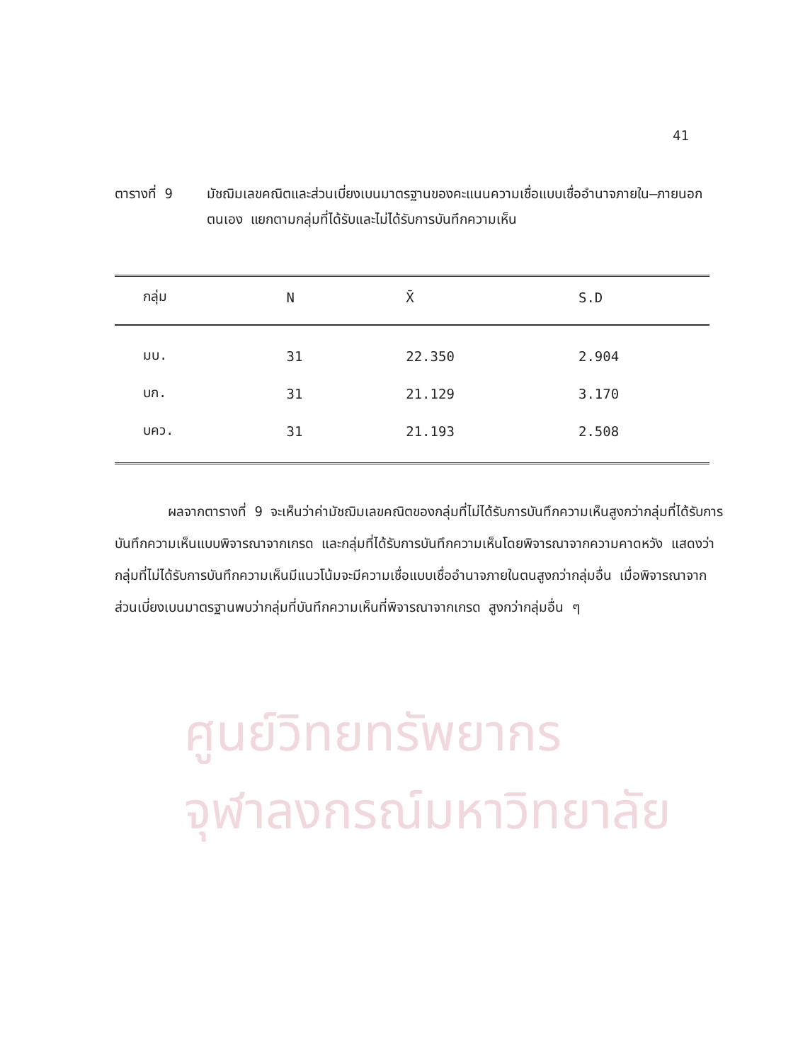ศูนย์วิทยทรัพยากร
จุฬาลงกรณ์มหาวิทยาลัย
41
ตารางที่ 9 มัชฌิมเลขคณิตและส่วนเบี่ยงเบนมาตรฐานของคะแนนความเชื่อแบบเชื่ออำนาจภายใน–ภายนอกตนเอง แยกตามกลุ่มที่ได้รับและไม่ได้รับการบันทึกความเห็น
| กลุ่ม | N | X̄ | S.D |
| --- | --- | --- | --- |
| มบ. | 31 | 22.350 | 2.904 |
| บก. | 31 | 21.129 | 3.170 |
| บคว. | 31 | 21.193 | 2.508 |
ผลจากตารางที่ 9 จะเห็นว่าค่ามัชฌิมเลขคณิตของกลุ่มที่ไม่ได้รับการบันทึกความเห็นสูงกว่ากลุ่มที่ได้รับการบันทึกความเห็นแบบพิจารณาจากเกรด และกลุ่มที่ได้รับการบันทึกความเห็นโดยพิจารณาจากความคาดหวัง แสดงว่ากลุ่มที่ไม่ได้รับการบันทึกความเห็นมีแนวโน้มจะมีความเชื่อแบบเชื่ออำนาจภายในตนสูงกว่ากลุ่มอื่น เมื่อพิจารณาจากส่วนเบี่ยงเบนมาตรฐานพบว่ากลุ่มที่บันทึกความเห็นที่พิจารณาจากเกรด สูงกว่ากลุ่มอื่น ๆ